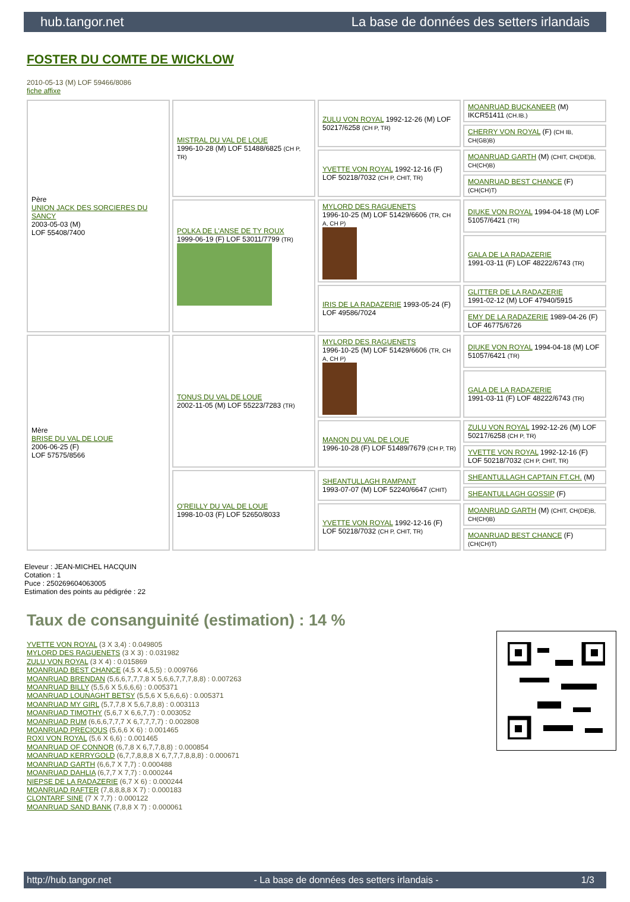hub.tangor.net La base de données des setters irlandais
FOSTER DU COMTE DE WICKLOW
2010-05-13 (M) LOF 59466/8086
fiche affixe
| Père UNION JACK DES SORCIERES DU SANCY 2003-05-03 (M) LOF 55408/7400 | MISTRAL DU VAL DE LOUE 1996-10-28 (M) LOF 51488/6825 (CH P, TR) | ZULU VON ROYAL 1992-12-26 (M) LOF 50217/6258 (CH P, TR) | MOANRUAD BUCKANEER (M) IKCR51411 (CH.IB.) |
| | | | CHERRY VON ROYAL (F) (CH IB, CH(GB)B) |
| | | YVETTE VON ROYAL 1992-12-16 (F) LOF 50218/7032 (CH P, CHIT, TR) | MOANRUAD GARTH (M) (CHIT, CH(DE)B, CH(CH)B) |
| | | | MOANRUAD BEST CHANCE (F) (CH(CH)T) |
| | POLKA DE L'ANSE DE TY ROUX 1999-06-19 (F) LOF 53011/7799 (TR) | MYLORD DES RAGUENETS 1996-10-25 (M) LOF 51429/6606 (TR, CH A, CH P) | DIUKE VON ROYAL 1994-04-18 (M) LOF 51057/6421 (TR) |
| | | | GALA DE LA RADAZERIE 1991-03-11 (F) LOF 48222/6743 (TR) |
| | | IRIS DE LA RADAZERIE 1993-05-24 (F) LOF 49586/7024 | GLITTER DE LA RADAZERIE 1991-02-12 (M) LOF 47940/5915 |
| | | | EMY DE LA RADAZERIE 1989-04-26 (F) LOF 46775/6726 |
| Mère BRISE DU VAL DE LOUE 2006-06-25 (F) LOF 57575/8566 | TONUS DU VAL DE LOUE 2002-11-05 (M) LOF 55223/7283 (TR) | MYLORD DES RAGUENETS 1996-10-25 (M) LOF 51429/6606 (TR, CH A, CH P) | DIUKE VON ROYAL 1994-04-18 (M) LOF 51057/6421 (TR) |
| | | | GALA DE LA RADAZERIE 1991-03-11 (F) LOF 48222/6743 (TR) |
| | | MANON DU VAL DE LOUE 1996-10-28 (F) LOF 51489/7679 (CH P, TR) | ZULU VON ROYAL 1992-12-26 (M) LOF 50217/6258 (CH P, TR) |
| | | | YVETTE VON ROYAL 1992-12-16 (F) LOF 50218/7032 (CH P, CHIT, TR) |
| | O'REILLY DU VAL DE LOUE 1998-10-03 (F) LOF 52650/8033 | SHEANTULLAGH RAMPANT 1993-07-07 (M) LOF 52240/6647 (CHIT) | SHEANTULLAGH CAPTAIN FT.CH. (M) |
| | | | SHEANTULLAGH GOSSIP (F) |
| | | YVETTE VON ROYAL 1992-12-16 (F) LOF 50218/7032 (CH P, CHIT, TR) | MOANRUAD GARTH (M) (CHIT, CH(DE)B, CH(CH)B) |
| | | | MOANRUAD BEST CHANCE (F) (CH(CH)T) |
Eleveur : JEAN-MICHEL HACQUIN
Cotation : 1
Puce : 250269604063005
Estimation des points au pédigrée : 22
Taux de consanguinité (estimation) : 14 %
YVETTE VON ROYAL (3 X 3,4) : 0.049805
MYLORD DES RAGUENETS (3 X 3) : 0.031982
ZULU VON ROYAL (3 X 4) : 0.015869
MOANRUAD BEST CHANCE (4,5 X 4,5,5) : 0.009766
MOANRUAD BRENDAN (5,6,6,7,7,7,8 X 5,6,6,7,7,7,8,8) : 0.007263
MOANRUAD BILLY (5,5,6 X 5,6,6,6) : 0.005371
MOANRUAD LOUNAGHT BETSY (5,5,6 X 5,6,6,6) : 0.005371
MOANRUAD MY GIRL (5,7,7,8 X 5,6,7,8,8) : 0.003113
MOANRUAD TIMOTHY (5,6,7 X 6,6,7,7) : 0.003052
MOANRUAD RUM (6,6,6,7,7,7 X 6,7,7,7,7) : 0.002808
MOANRUAD PRECIOUS (5,6,6 X 6) : 0.001465
ROXI VON ROYAL (5,6 X 6,6) : 0.001465
MOANRUAD OF CONNOR (6,7,8 X 6,7,7,8,8) : 0.000854
MOANRUAD KERRYGOLD (6,7,7,8,8,8 X 6,7,7,7,8,8,8) : 0.000671
MOANRUAD GARTH (6,6,7 X 7,7) : 0.000488
MOANRUAD DAHLIA (6,7,7 X 7,7) : 0.000244
NIEPSE DE LA RADAZERIE (6,7 X 6) : 0.000244
MOANRUAD RAFTER (7,8,8,8,8 X 7) : 0.000183
CLONTARF SINE (7 X 7,7) : 0.000122
MOANRUAD SAND BANK (7,8,8 X 7) : 0.000061
http://hub.tangor.net - La base de données des setters irlandais - 1/3